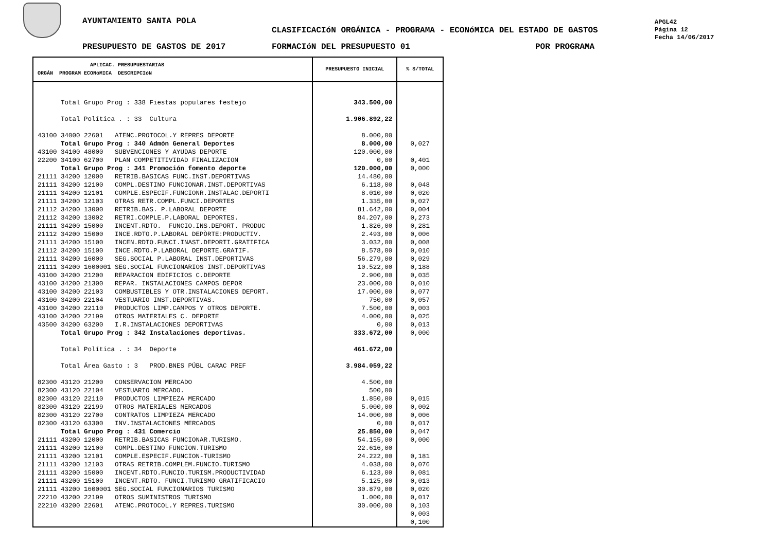AYUNTAMIENTO SANTA POLA
CLASIFICACIóN ORGÁNICA - PROGRAMA - ECONóMICA DEL ESTADO DE GASTOS
APGL42
Página 12
Fecha 14/06/2017
PRESUPUESTO DE GASTOS DE 2017 FORMACIóN DEL PRESUPUESTO 01 POR PROGRAMA
| APLICAC. PRESUPUESTARIAS ORGÁN PROGRAM ECONóMICA DESCRIPCIóN | PRESUPUESTO INICIAL | % S/TOTAL |
| --- | --- | --- |
| Total Grupo Prog : 338 Fiestas populares festejo Total Política . : 33 Cultura 43100 34000 22601 ATENC.PROTOCOL.Y REPRES DEPORTE Total Grupo Prog : 340 Admón General Deportes 43100 34100 48000 SUBVENCIONES Y AYUDAS DEPORTE 22200 34100 62700 PLAN COMPETITIVIDAD FINALIZACION Total Grupo Prog : 341 Promoción fomento deporte 21111 34200 12000 RETRIB.BASICAS FUNC.INST.DEPORTIVAS 21111 34200 12100 COMPL.DESTINO FUNCIONAR.INST.DEPORTIVAS 21111 34200 12101 COMPLE.ESPECIF.FUNCIONR.INSTALAC.DEPORTI 21111 34200 12103 OTRAS RETR.COMPL.FUNCI.DEPORTES 21112 34200 13000 RETRIB.BAS. P.LABORAL DEPORTE 21112 34200 13002 RETRI.COMPLE.P.LABORAL DEPORTES. 21111 34200 15000 INCENT.RDTO. FUNCIO.INS.DEPORT. PRODUC 21112 34200 15000 INCE.RDTO.P.LABORAL DEPÒRTE:PRODUCTIV. 21111 34200 15100 INCEN.RDTO.FUNCI.INAST.DEPORTI.GRATIFICA 21112 34200 15100 INCE.RDTO.P.LABORAL DEPORTE.GRATIF. 21111 34200 16000 SEG.SOCIAL P.LABORAL INST.DEPORTIVAS 21111 34200 1600001 SEG.SOCIAL FUNCIONARIOS INST.DEPORTIVAS 43100 34200 21200 REPARACION EDIFICIOS C.DEPORTE 43100 34200 21300 REPAR. INSTALACIONES CAMPOS DEPOR 43100 34200 22103 COMBUSTIBLES Y OTR.INSTALACIONES DEPORT. 43100 34200 22104 VESTUARIO INST.DEPORTIVAS. 43100 34200 22110 PRODUCTOS LIMP.CAMPOS Y OTROS DEPORTE. 43100 34200 22199 OTROS MATERIALES C. DEPORTE 43500 34200 63200 I.R.INSTALACIONES DEPORTIVAS Total Grupo Prog : 342 Instalaciones deportivas. Total Política . : 34 Deporte Total Área Gasto : 3 PROD.BNES PÚBL CARAC PREF 82300 43120 21200 CONSERVACION MERCADO 82300 43120 22104 VESTUARIO MERCADO. 82300 43120 22110 PRODUCTOS LIMPIEZA MERCADO 82300 43120 22199 OTROS MATERIALES MERCADOS 82300 43120 22700 CONTRATOS LIMPIEZA MERCADO 82300 43120 63300 INV.INSTALACIONES MERCADOS Total Grupo Prog : 431 Comercio 21111 43200 12000 RETRIB.BASICAS FUNCIONAR.TURISMO. 21111 43200 12100 COMPL.DESTINO FUNCION.TURISMO 21111 43200 12101 COMPLE.ESPECIF.FUNCION-TURISMO 21111 43200 12103 OTRAS RETRIB.COMPLEM.FUNCIO.TURISMO 21111 43200 15000 INCENT.RDTO.FUNCIO.TURISM.PRODUCTIVIDAD 21111 43200 15100 INCENT.RDTO. FUNCI.TURISMO GRATIFICACIO 21111 43200 1600001 SEG.SOCIAL FUNCIONARIOS TURISMO 22210 43200 22199 OTROS SUMINISTROS TURISMO 22210 43200 22601 ATENC.PROTOCOL.Y REPRES.TURISMO | 343.500,00 1.906.892,22 8.000,00 8.000,00 120.000,00 0,00 120.000,00 14.480,00 6.118,00 8.010,00 1.335,00 81.642,00 84.207,00 1.826,00 2.493,00 3.032,00 8.578,00 56.279,00 10.522,00 2.900,00 23.000,00 17.000,00 750,00 7.500,00 4.000,00 0,00 333.672,00 461.672,00 3.984.059,22 4.500,00 500,00 1.850,00 5.000,00 14.000,00 0,00 25.850,00 54.155,00 22.616,00 24.222,00 4.038,00 6.123,00 5.125,00 30.879,00 1.000,00 30.000,00 | 0,027 0,401 0,000 0,048 0,020 0,027 0,004 0,273 0,281 0,006 0,008 0,010 0,029 0,188 0,035 0,010 0,077 0,057 0,003 0,025 0,013 0,000 0,015 0,002 0,006 0,017 0,047 0,000 0,181 0,076 0,081 0,013 0,020 0,017 0,103 0,003 0,100 |